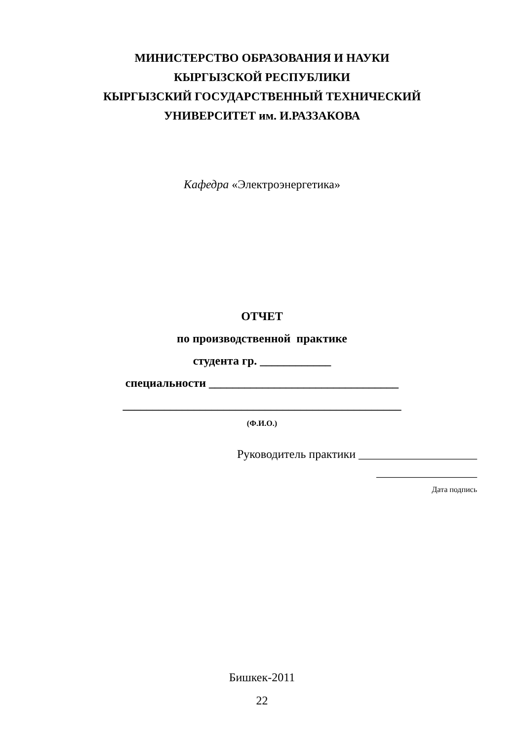МИНИСТЕРСТВО ОБРАЗОВАНИЯ И НАУКИ
КЫРГЫЗСКОЙ РЕСПУБЛИКИ
КЫРГЫЗСКИЙ ГОСУДАРСТВЕННЫЙ ТЕХНИЧЕСКИЙ
УНИВЕРСИТЕТ им. И.РАЗЗАКОВА
Кафедра «Электроэнергетика»
ОТЧЕТ
по производственной практике
студента гр. ____________
специальности ________________________________
_______________________________________________
(Ф.И.О.)
Руководитель практики ____________________
_________________
Дата подпись
Бишкек-2011
22